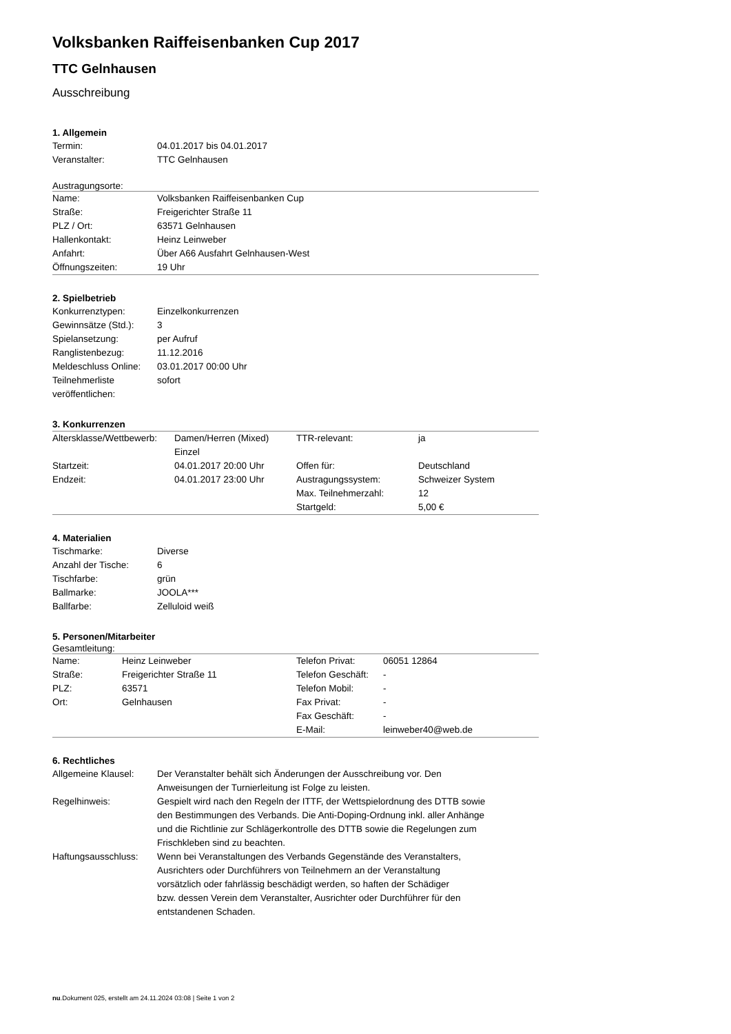Volksbanken Raiffeisenbanken Cup 2017
TTC Gelnhausen
Ausschreibung
1. Allgemein
| Termin: | 04.01.2017 bis 04.01.2017 |
| Veranstalter: | TTC Gelnhausen |
Austragungsorte:
| Name: | Volksbanken Raiffeisenbanken Cup |
| Straße: | Freigerichter Straße 11 |
| PLZ / Ort: | 63571 Gelnhausen |
| Hallenkontakt: | Heinz Leinweber |
| Anfahrt: | Über A66 Ausfahrt Gelnhausen-West |
| Öffnungszeiten: | 19 Uhr |
2. Spielbetrieb
| Konkurrenztypen: | Einzelkonkurrenzen |
| Gewinnsätze (Std.): | 3 |
| Spielansetzung: | per Aufruf |
| Ranglistenbezug: | 11.12.2016 |
| Meldeschluss Online: | 03.01.2017 00:00 Uhr |
| Teilnehmerliste veröffentlichen: | sofort |
3. Konkurrenzen
| Altersklasse/Wettbewerb: | Damen/Herren (Mixed) Einzel | TTR-relevant: | ja |
| Startzeit: | 04.01.2017 20:00 Uhr | Offen für: | Deutschland |
| Endzeit: | 04.01.2017 23:00 Uhr | Austragungssystem: | Schweizer System |
| | | Max. Teilnehmerzahl: | 12 |
| | | Startgeld: | 5,00 € |
4. Materialien
| Tischmarke: | Diverse |
| Anzahl der Tische: | 6 |
| Tischfarbe: | grün |
| Ballmarke: | JOOLA*** |
| Ballfarbe: | Zelluloid weiß |
5. Personen/Mitarbeiter
Gesamtleitung:
| Name: | Heinz Leinweber | Telefon Privat: | 06051 12864 |
| Straße: | Freigerichter Straße 11 | Telefon Geschäft: | - |
| PLZ: | 63571 | Telefon Mobil: | - |
| Ort: | Gelnhausen | Fax Privat: | - |
| | | Fax Geschäft: | - |
| | | E-Mail: | leinweber40@web.de |
6. Rechtliches
| Allgemeine Klausel: | Der Veranstalter behält sich Änderungen der Ausschreibung vor. Den Anweisungen der Turnierleitung ist Folge zu leisten. |
| Regelhinweis: | Gespielt wird nach den Regeln der ITTF, der Wettspielordnung des DTTB sowie den Bestimmungen des Verbands. Die Anti-Doping-Ordnung inkl. aller Anhänge und die Richtlinie zur Schlägerkontrolle des DTTB sowie die Regelungen zum Frischkleben sind zu beachten. |
| Haftungsausschluss: | Wenn bei Veranstaltungen des Verbands Gegenstände des Veranstalters, Ausrichters oder Durchführers von Teilnehmern an der Veranstaltung vorsätzlich oder fahrlässig beschädigt werden, so haften der Schädiger bzw. dessen Verein dem Veranstalter, Ausrichter oder Durchführer für den entstandenen Schaden. |
nu.Dokument 025, erstellt am 24.11.2024 03:08 | Seite 1 von 2